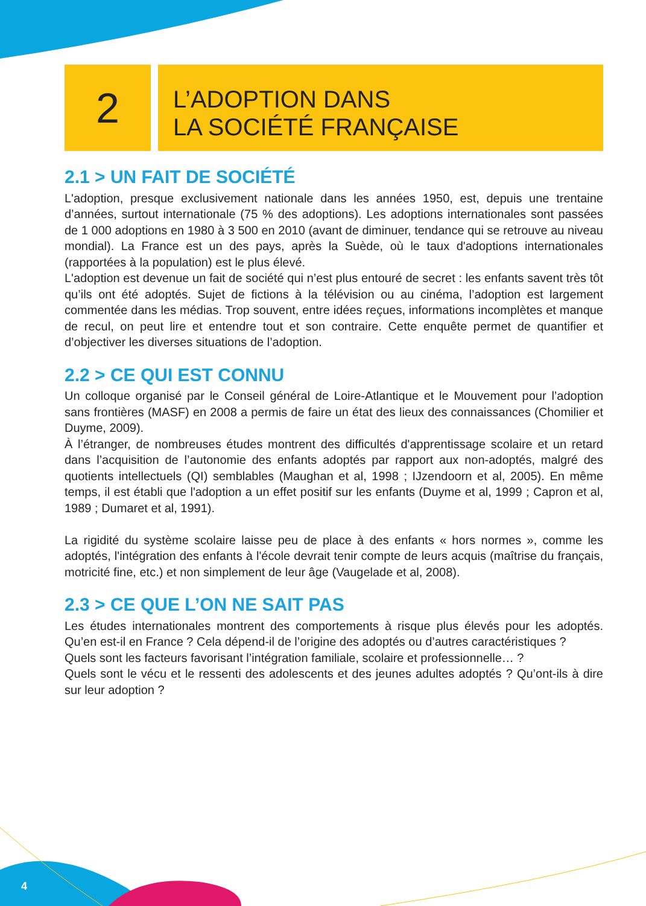2
L’ADOPTION DANS
LA SOCIÉTÉ FRANÇAISE
2.1 > UN FAIT DE SOCIÉTÉ
L'adoption, presque exclusivement nationale dans les années 1950, est, depuis une trentaine d’années, surtout internationale (75 % des adoptions). Les adoptions internationales sont passées de 1 000 adoptions en 1980 à 3 500 en 2010 (avant de diminuer, tendance qui se retrouve au niveau mondial). La France est un des pays, après la Suède, où le taux d'adoptions internationales (rapportées à la population) est le plus élevé.
L'adoption est devenue un fait de société qui n’est plus entouré de secret : les enfants savent très tôt qu’ils ont été adoptés. Sujet de fictions à la télévision ou au cinéma, l’adoption est largement commentée dans les médias. Trop souvent, entre idées reçues, informations incomplètes et manque de recul, on peut lire et entendre tout et son contraire. Cette enquête permet de quantifier et d’objectiver les diverses situations de l’adoption.
2.2 > CE QUI EST CONNU
Un colloque organisé par le Conseil général de Loire-Atlantique et le Mouvement pour l’adoption sans frontières (MASF) en 2008 a permis de faire un état des lieux des connaissances (Chomilier et Duyme, 2009).
À l’étranger, de nombreuses études montrent des difficultés d'apprentissage scolaire et un retard dans l’acquisition de l’autonomie des enfants adoptés par rapport aux non-adoptés, malgré des quotients intellectuels (QI) semblables (Maughan et al, 1998 ; IJzendoorn et al, 2005). En même temps, il est établi que l'adoption a un effet positif sur les enfants (Duyme et al, 1999 ; Capron et al, 1989 ; Dumaret et al, 1991).
La rigidité du système scolaire laisse peu de place à des enfants « hors normes », comme les adoptés, l'intégration des enfants à l'école devrait tenir compte de leurs acquis (maîtrise du français, motricité fine, etc.) et non simplement de leur âge (Vaugelade et al, 2008).
2.3 > CE QUE L’ON NE SAIT PAS
Les études internationales montrent des comportements à risque plus élevés pour les adoptés. Qu’en est-il en France ? Cela dépend-il de l’origine des adoptés ou d’autres caractéristiques ?
Quels sont les facteurs favorisant l’intégration familiale, scolaire et professionnelle… ?
Quels sont le vécu et le ressenti des adolescents et des jeunes adultes adoptés ? Qu’ont-ils à dire sur leur adoption ?
4